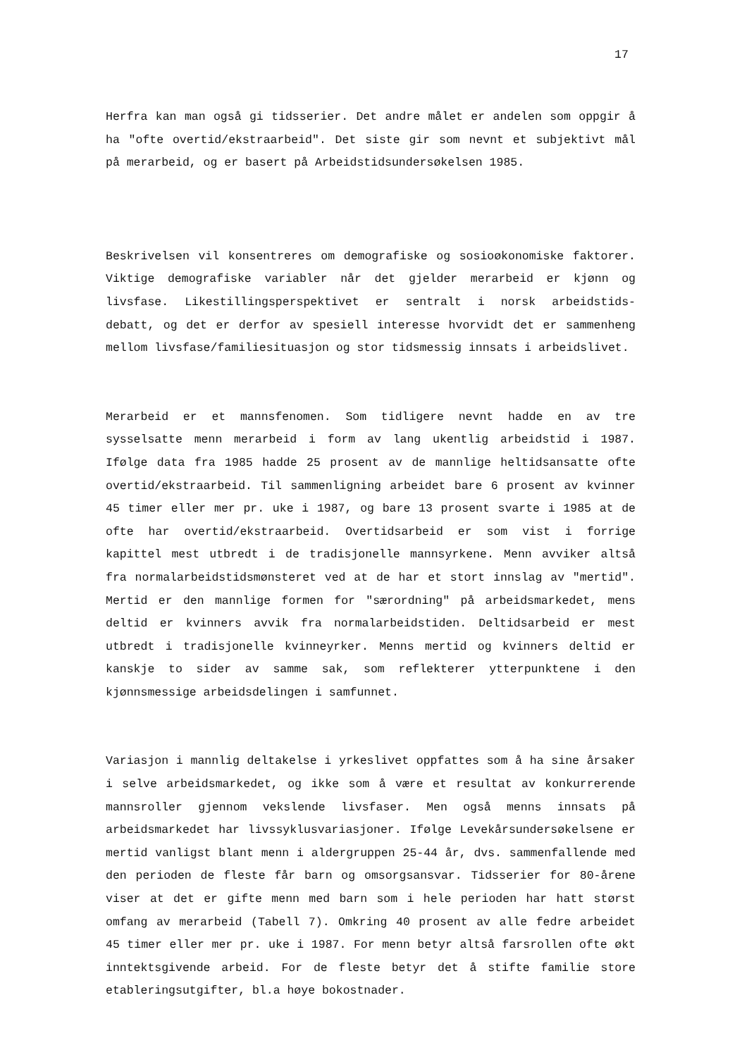17
Herfra kan man også gi tidsserier. Det andre målet er andelen som oppgir å ha "ofte overtid/ekstraarbeid". Det siste gir som nevnt et subjektivt mål på merarbeid, og er basert på Arbeidstidsundersøkelsen 1985.
Beskrivelsen vil konsentreres om demografiske og sosioøkonomiske faktorer. Viktige demografiske variabler når det gjelder merarbeid er kjønn og livsfase. Likestillingsperspektivet er sentralt i norsk arbeidstids- debatt, og det er derfor av spesiell interesse hvorvidt det er sammenheng mellom livsfase/familiesituasjon og stor tidsmessig innsats i arbeidslivet.
Merarbeid er et mannsfenomen. Som tidligere nevnt hadde en av tre sysselsatte menn merarbeid i form av lang ukentlig arbeidstid i 1987. Ifølge data fra 1985 hadde 25 prosent av de mannlige heltidsansatte ofte overtid/ekstraarbeid. Til sammenligning arbeidet bare 6 prosent av kvinner 45 timer eller mer pr. uke i 1987, og bare 13 prosent svarte i 1985 at de ofte har overtid/ekstraarbeid. Overtidsarbeid er som vist i forrige kapittel mest utbredt i de tradisjonelle mannsyrkene. Menn avviker altså fra normalarbeidstidsmønsteret ved at de har et stort innslag av "mertid". Mertid er den mannlige formen for "særordning" på arbeidsmarkedet, mens deltid er kvinners avvik fra normalarbeidstiden. Deltidsarbeid er mest utbredt i tradisjonelle kvinneyrker. Menns mertid og kvinners deltid er kanskje to sider av samme sak, som reflekterer ytterpunktene i den kjønnsmessige arbeidsdelingen i samfunnet.
Variasjon i mannlig deltakelse i yrkeslivet oppfattes som å ha sine årsaker i selve arbeidsmarkedet, og ikke som å være et resultat av konkurrerende mannsroller gjennom vekslende livsfaser. Men også menns innsats på arbeidsmarkedet har livssyklusvariasjoner. Ifølge Levekårsundersøkelsene er mertid vanligst blant menn i aldergruppen 25-44 år, dvs. sammenfallende med den perioden de fleste får barn og omsorgsansvar. Tidsserier for 80-årene viser at det er gifte menn med barn som i hele perioden har hatt størst omfang av merarbeid (Tabell 7). Omkring 40 prosent av alle fedre arbeidet 45 timer eller mer pr. uke i 1987. For menn betyr altså farsrollen ofte økt inntektsgivende arbeid. For de fleste betyr det å stifte familie store etableringsutgifter, bl.a høye bokostnader.